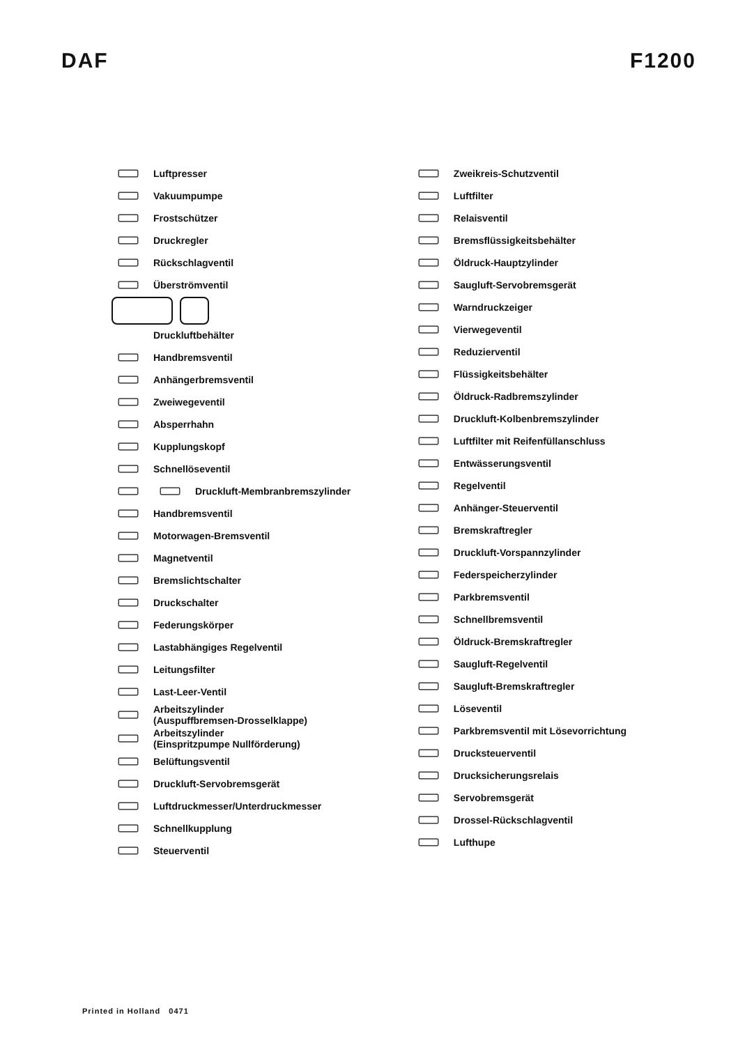DAF F1200
Luftpresser
Vakuumpumpe
Frostschützer
Druckregler
Rückschlagventil
Überströmventil
Druckluftbehälter
Handbremsventil
Anhängerbremsventil
Zweiwegeventil
Absperrhahn
Kupplungskopf
Schnellöseventil
Druckluft-Membranbremszylinder
Handbremsventil
Motorwagen-Bremsventil
Magnetventil
Bremslichtschalter
Druckschalter
Federungskörper
Lastabhängiges Regelventil
Leitungsfilter
Last-Leer-Ventil
Arbeitszylinder
(Auspuffbremsen-Drosselklappe)
Arbeitszylinder
(Einspritzpumpe Nullförderung)
Belüftungsventil
Druckluft-Servobremsgerät
Luftdruckmesser/Unterdruckmesser
Schnellkupplung
Steuerventil
Zweikreis-Schutzventil
Luftfilter
Relaisventil
Bremsflüssigkeitsbehälter
Öldruck-Hauptzylinder
Saugluft-Servobremsgerät
Warndruckzeiger
Vierwegeventil
Reduzierventil
Flüssigkeitsbehälter
Öldruck-Radbremszylinder
Druckluft-Kolbenbremszylinder
Luftfilter mit Reifenfüllanschluss
Entwässerungsventil
Regelventil
Anhänger-Steuerventil
Bremskraftregler
Druckluft-Vorspannzylinder
Federspeicherzylinder
Parkbremsventil
Schnellbremsventil
Öldruck-Bremskraftregler
Saugluft-Regelventil
Saugluft-Bremskraftregler
Löseventil
Parkbremsventil mit Lösevorrichtung
Drucksteuerventil
Drucksicherungsrelais
Servobremsgerät
Drossel-Rückschlagventil
Lufthupe
Printed in Holland 0471